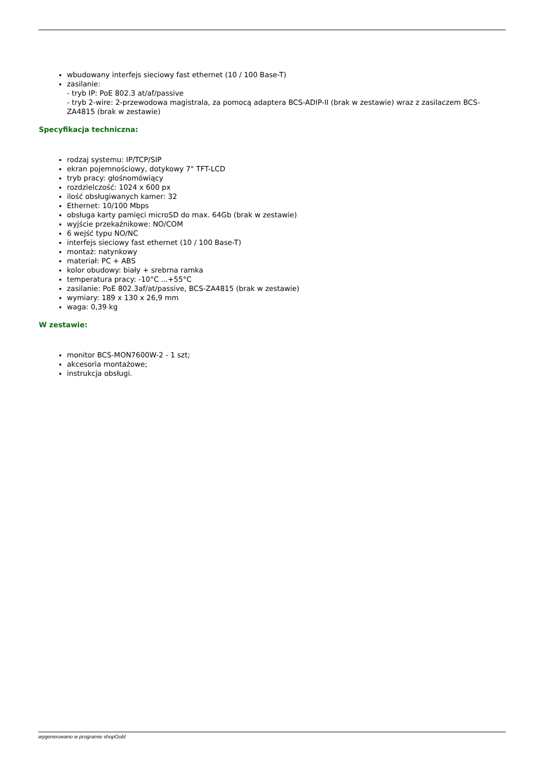wbudowany interfejs sieciowy fast ethernet (10 / 100 Base-T)
zasilanie:
- tryb IP: PoE 802.3 at/af/passive
- tryb 2-wire: 2-przewodowa magistrala, za pomocą adaptera BCS-ADIP-II (brak w zestawie) wraz z zasilaczem BCS-ZA4815 (brak w zestawie)
Specyfikacja techniczna:
rodzaj systemu: IP/TCP/SIP
ekran pojemnościowy, dotykowy 7" TFT-LCD
tryb pracy: głośnomówiący
rozdzielczość: 1024 x 600 px
ilość obsługiwanych kamer: 32
Ethernet: 10/100 Mbps
obsługa karty pamięci microSD do max. 64Gb (brak w zestawie)
wyjście przekaźnikowe: NO/COM
6 wejść typu NO/NC
interfejs sieciowy fast ethernet (10 / 100 Base-T)
montaż: natynkowy
materiał: PC + ABS
kolor obudowy: biały + srebrna ramka
temperatura pracy: -10°C ...+55°C
zasilanie: PoE 802.3af/at/passive, BCS-ZA4815 (brak w zestawie)
wymiary: 189 x 130 x 26,9 mm
waga: 0,39 kg
W zestawie:
monitor BCS-MON7600W-2 - 1 szt;
akcesoria montażowe;
instrukcja obsługi.
wygenerowano w programie shopGold